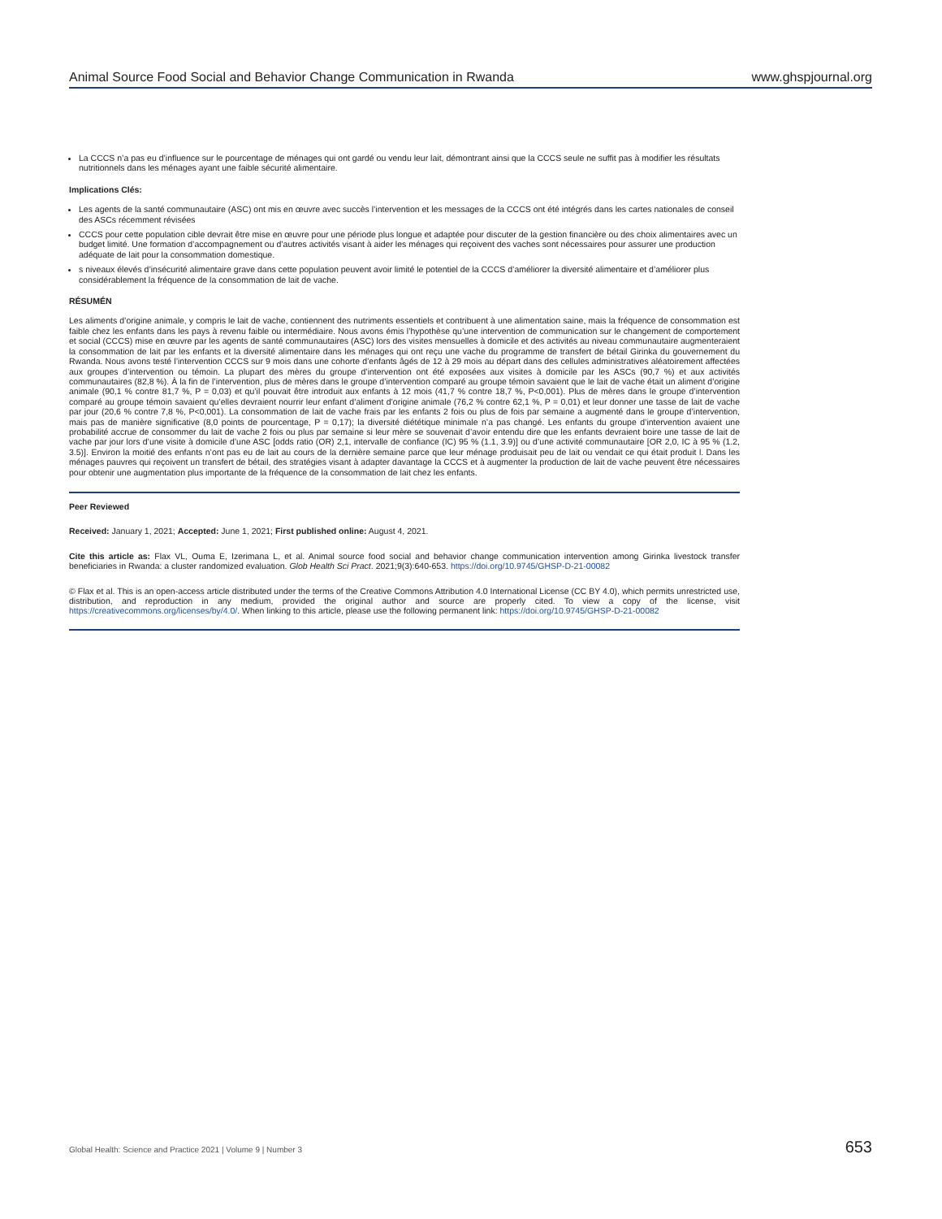Animal Source Food Social and Behavior Change Communication in Rwanda www.ghspjournal.org
La CCCS n’a pas eu d’influence sur le pourcentage de ménages qui ont gardé ou vendu leur lait, démontrant ainsi que la CCCS seule ne suffit pas à modifier les résultats nutritionnels dans les ménages ayant une faible sécurité alimentaire.
Implications Clés:
Les agents de la santé communautaire (ASC) ont mis en œuvre avec succès l’intervention et les messages de la CCCS ont été intégrés dans les cartes nationales de conseil des ASCs récemment révisées
CCCS pour cette population cible devrait être mise en œuvre pour une période plus longue et adaptée pour discuter de la gestion financière ou des choix alimentaires avec un budget limité. Une formation d’accompagnement ou d’autres activités visant à aider les ménages qui reçoivent des vaches sont nécessaires pour assurer une production adéquate de lait pour la consommation domestique.
s niveaux élevés d’insécurité alimentaire grave dans cette population peuvent avoir limité le potentiel de la CCCS d’améliorer la diversité alimentaire et d’améliorer plus considérablement la fréquence de la consommation de lait de vache.
RÉSUMÉN
Les aliments d’origine animale, y compris le lait de vache, contiennent des nutriments essentiels et contribuent à une alimentation saine, mais la fréquence de consommation est faible chez les enfants dans les pays à revenu faible ou intermédiaire. Nous avons émis l’hypothèse qu’une intervention de communication sur le changement de comportement et social (CCCS) mise en œuvre par les agents de santé communautaires (ASC) lors des visites mensuelles à domicile et des activités au niveau communautaire augmenteraient la consommation de lait par les enfants et la diversité alimentaire dans les ménages qui ont reçu une vache du programme de transfert de bétail Girinka du gouvernement du Rwanda. Nous avons testé l’intervention CCCS sur 9 mois dans une cohorte d’enfants âgés de 12 à 29 mois au départ dans des cellules administratives aléatoirement affectées aux groupes d’intervention ou témoin. La plupart des mères du groupe d’intervention ont été exposées aux visites à domicile par les ASCs (90,7 %) et aux activités communautaires (82,8 %). À la fin de l’intervention, plus de mères dans le groupe d’intervention comparé au groupe témoin savaient que le lait de vache était un aliment d’origine animale (90,1 % contre 81,7 %, P = 0,03) et qu’il pouvait être introduit aux enfants à 12 mois (41,7 % contre 18,7 %, P<0,001). Plus de mères dans le groupe d’intervention comparé au groupe témoin savaient qu’elles devraient nourrir leur enfant d’aliment d’origine animale (76,2 % contre 62,1 %, P = 0,01) et leur donner une tasse de lait de vache par jour (20,6 % contre 7,8 %, P<0,001). La consommation de lait de vache frais par les enfants 2 fois ou plus de fois par semaine a augmenté dans le groupe d’intervention, mais pas de manière significative (8,0 points de pourcentage, P = 0,17); la diversité diététique minimale n’a pas changé. Les enfants du groupe d’intervention avaient une probabilité accrue de consommer du lait de vache 2 fois ou plus par semaine si leur mère se souvenait d’avoir entendu dire que les enfants devraient boire une tasse de lait de vache par jour lors d’une visite à domicile d’une ASC [odds ratio (OR) 2,1, intervalle de confiance (IC) 95 % (1.1, 3.9)] ou d’une activité communautaire [OR 2,0, IC à 95 % (1.2, 3.5)]. Environ la moitié des enfants n’ont pas eu de lait au cours de la dernière semaine parce que leur ménage produisait peu de lait ou vendait ce qui était produit l. Dans les ménages pauvres qui reçoivent un transfert de bétail, des stratégies visant à adapter davantage la CCCS et à augmenter la production de lait de vache peuvent être nécessaires pour obtenir une augmentation plus importante de la fréquence de la consommation de lait chez les enfants.
Peer Reviewed
Received: January 1, 2021; Accepted: June 1, 2021; First published online: August 4, 2021.
Cite this article as: Flax VL, Ouma E, Izerimana L, et al. Animal source food social and behavior change communication intervention among Girinka livestock transfer beneficiaries in Rwanda: a cluster randomized evaluation. Glob Health Sci Pract. 2021;9(3):640-653. https://doi.org/10.9745/GHSP-D-21-00082
© Flax et al. This is an open-access article distributed under the terms of the Creative Commons Attribution 4.0 International License (CC BY 4.0), which permits unrestricted use, distribution, and reproduction in any medium, provided the original author and source are properly cited. To view a copy of the license, visit https://creativecommons.org/licenses/by/4.0/. When linking to this article, please use the following permanent link: https://doi.org/10.9745/GHSP-D-21-00082
Global Health: Science and Practice 2021 | Volume 9 | Number 3 653